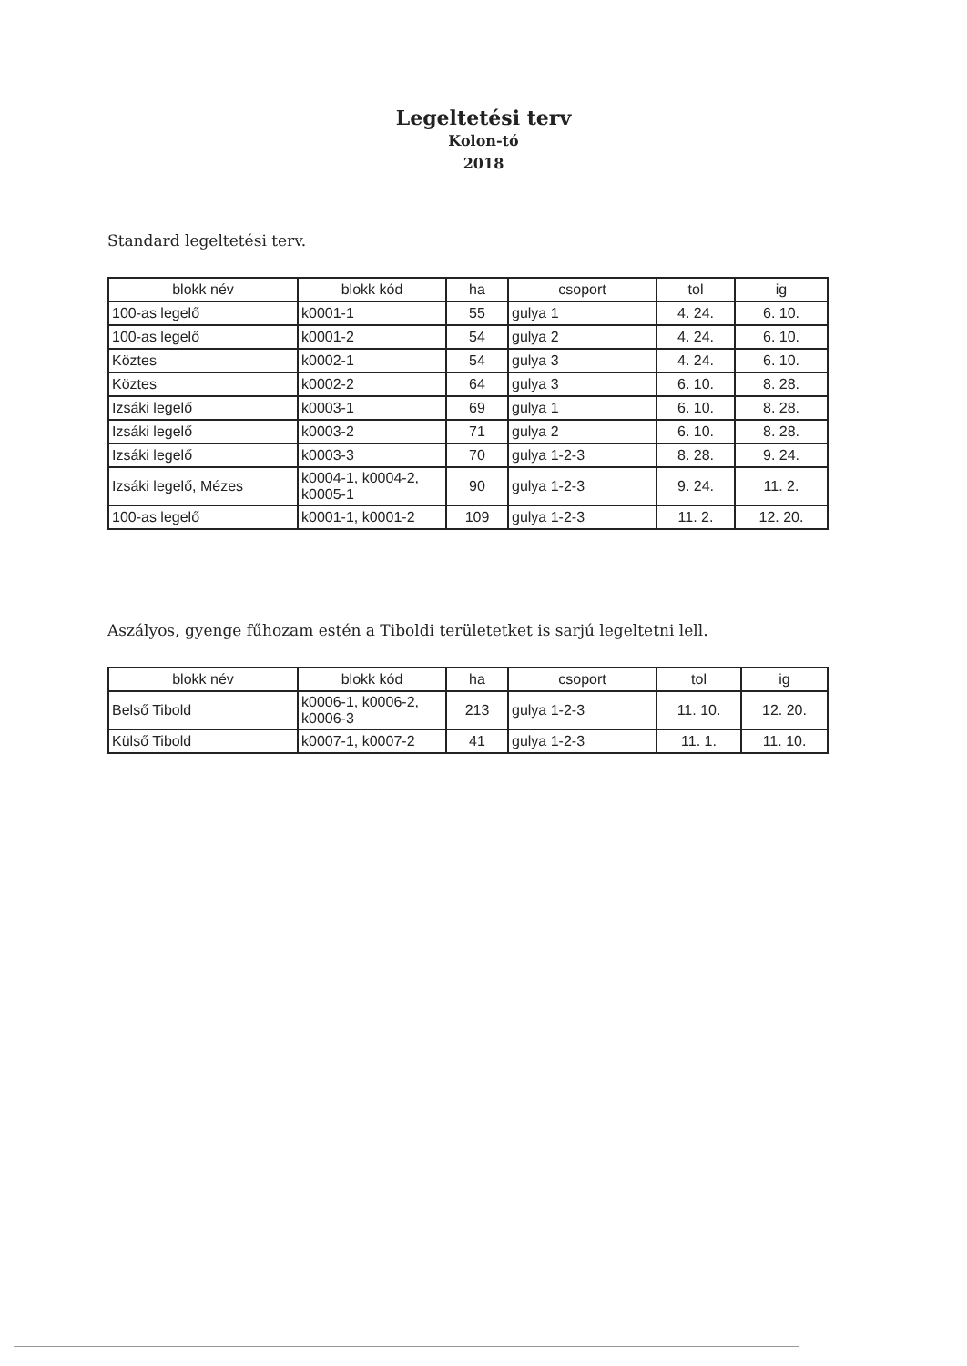Legeltetési terv
Kolon-tó
2018
Standard legeltetési terv.
| blokk név | blokk kód | ha | csoport | tol | ig |
| --- | --- | --- | --- | --- | --- |
| 100-as legelő | k0001-1 | 55 | gulya 1 | 4. 24. | 6. 10. |
| 100-as legelő | k0001-2 | 54 | gulya 2 | 4. 24. | 6. 10. |
| Köztes | k0002-1 | 54 | gulya 3 | 4. 24. | 6. 10. |
| Köztes | k0002-2 | 64 | gulya 3 | 6. 10. | 8. 28. |
| Izsáki legelő | k0003-1 | 69 | gulya 1 | 6. 10. | 8. 28. |
| Izsáki legelő | k0003-2 | 71 | gulya 2 | 6. 10. | 8. 28. |
| Izsáki legelő | k0003-3 | 70 | gulya 1-2-3 | 8. 28. | 9. 24. |
| Izsáki legelő, Mézes | k0004-1, k0004-2, k0005-1 | 90 | gulya 1-2-3 | 9. 24. | 11. 2. |
| 100-as legelő | k0001-1, k0001-2 | 109 | gulya 1-2-3 | 11. 2. | 12. 20. |
Aszályos, gyenge fűhozam estén a Tiboldi területetket is sarjú legeltetni lell.
| blokk név | blokk kód | ha | csoport | tol | ig |
| --- | --- | --- | --- | --- | --- |
| Belső Tibold | k0006-1, k0006-2, k0006-3 | 213 | gulya 1-2-3 | 11. 10. | 12. 20. |
| Külső Tibold | k0007-1, k0007-2 | 41 | gulya 1-2-3 | 11. 1. | 11. 10. |